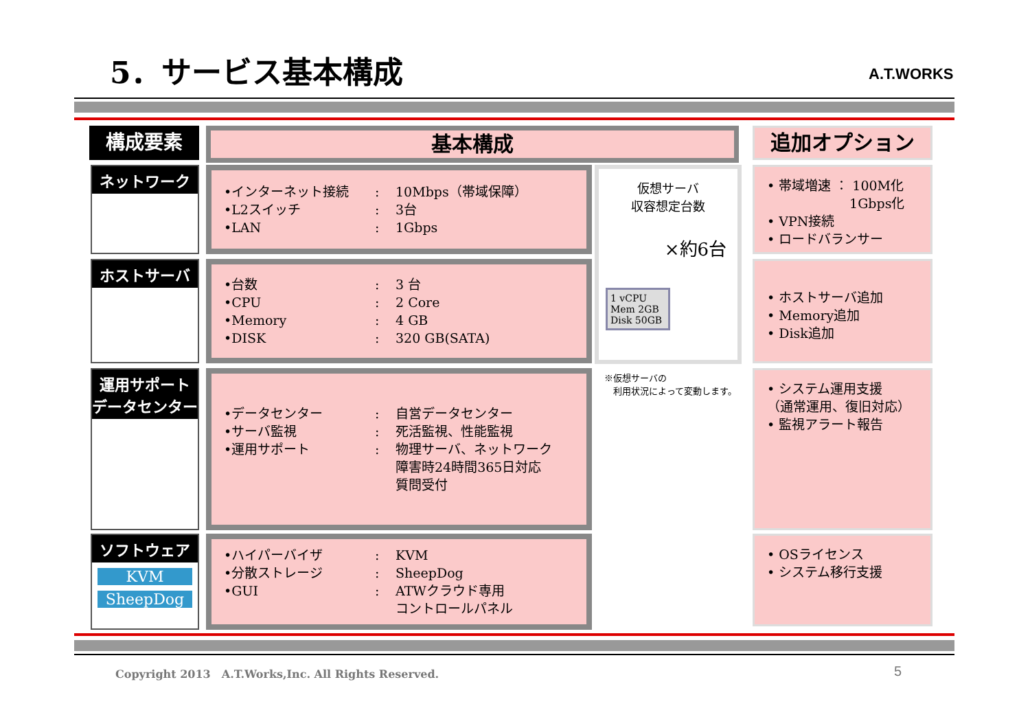5．サービス基本構成 A.T.WORKS
構成要素 基本構成 追加オプション
ネットワーク
•インターネット接続: 10Mbps（帯域保障） •L2スイッチ: 3台 •LAN: 1Gbps
• 帯域増速 ： 100M化
　　　　　　 1Gbps化
• VPN接続
• ロードバランサー
ホストサーバ
•台数: 3 台 •CPU: 2 Core •Memory: 4 GB •DISK: 320 GB(SATA)
仮想サーバ
収容想定台数
×約6台
1 vCPU
Mem 2GB
Disk 50GB
※仮想サーバの
　利用状況によって変動します。
• ホストサーバ追加
• Memory追加
• Disk追加
運用サポート
データセンター
•データセンター: 自営データセンター •サーバ監視: 死活監視、性能監視 •運用サポート: 物理サーバ、ネットワーク
障害時24時間365日対応
質問受付
• システム運用支援
（通常運用、復旧対応）
• 監視アラート報告
ソフトウェア
KVM
SheepDog
•ハイパーバイザ: KVM •分散ストレージ: SheepDog •GUI: ATWクラウド専用
コントロールパネル
• OSライセンス
• システム移行支援
Copyright 2013　A.T.Works,Inc. All Rights Reserved.
5